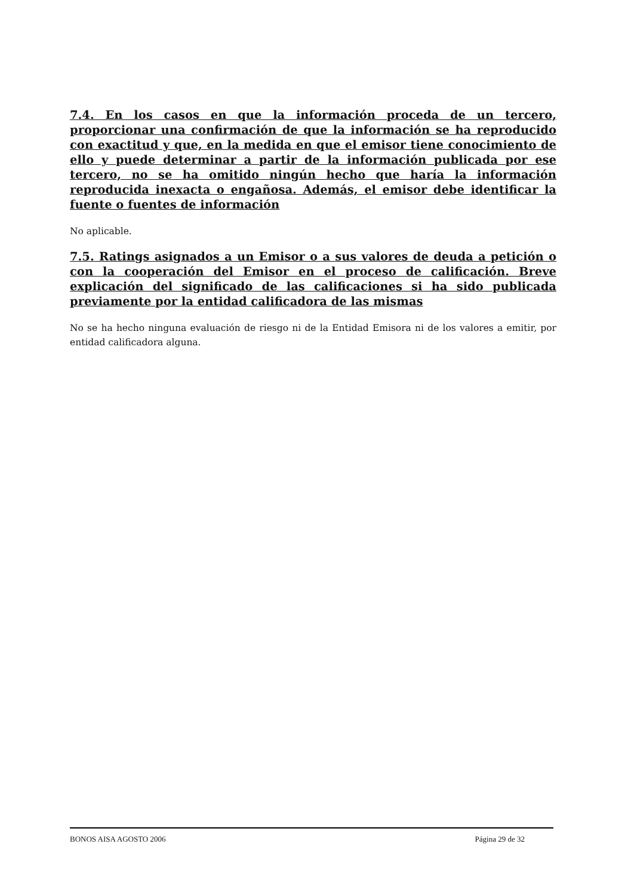7.4. En los casos en que la información proceda de un tercero, proporcionar una confirmación de que la información se ha reproducido con exactitud y que, en la medida en que el emisor tiene conocimiento de ello y puede determinar a partir de la información publicada por ese tercero, no se ha omitido ningún hecho que haría la información reproducida inexacta o engañosa. Además, el emisor debe identificar la fuente o fuentes de información
No aplicable.
7.5. Ratings asignados a un Emisor o a sus valores de deuda a petición o con la cooperación del Emisor en el proceso de calificación. Breve explicación del significado de las calificaciones si ha sido publicada previamente por la entidad calificadora de las mismas
No se ha hecho ninguna evaluación de riesgo ni de la Entidad Emisora ni de los valores a emitir, por entidad calificadora alguna.
BONOS AISA AGOSTO 2006 Página 29 de 32